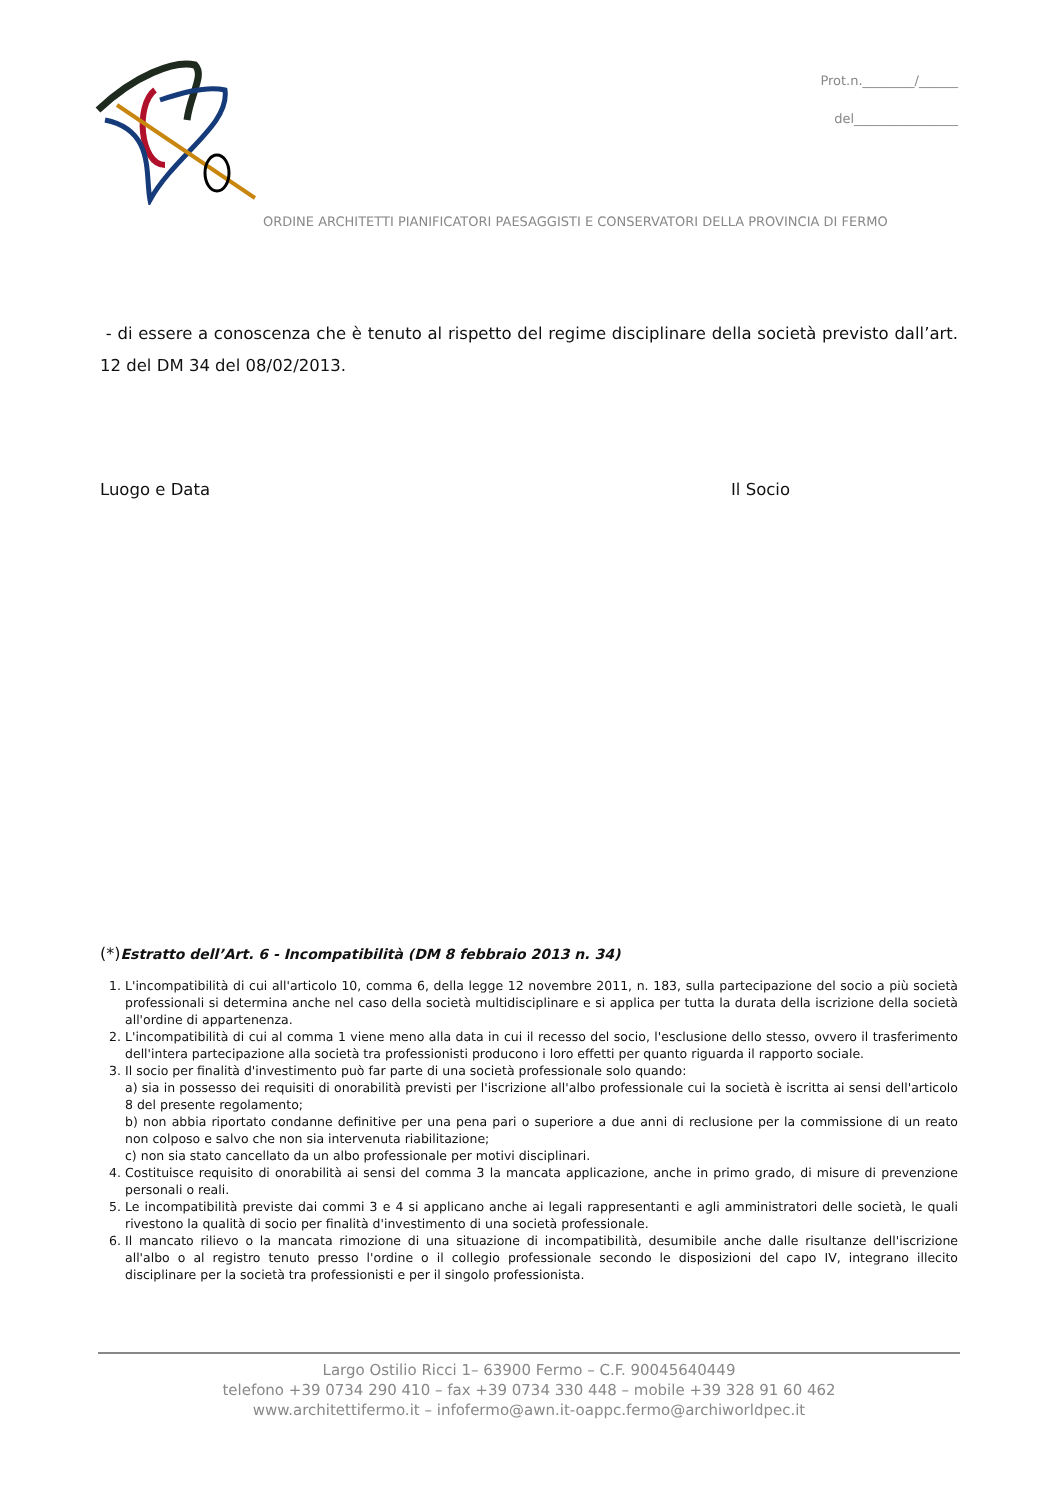Prot.n.________/______
del________________
ORDINE ARCHITETTI PIANIFICATORI PAESAGGISTI E CONSERVATORI DELLA PROVINCIA DI FERMO
- di essere a conoscenza che è tenuto al rispetto del regime disciplinare della società previsto dall’art. 12 del DM 34 del 08/02/2013.
Luogo e Data Il Socio
(*) Estratto dell’Art. 6 - Incompatibilità (DM 8 febbraio 2013 n. 34)
1. L'incompatibilità di cui all'articolo 10, comma 6, della legge 12 novembre 2011, n. 183, sulla partecipazione del socio a più società professionali si determina anche nel caso della società multidisciplinare e si applica per tutta la durata della iscrizione della società all'ordine di appartenenza.
2. L'incompatibilità di cui al comma 1 viene meno alla data in cui il recesso del socio, l'esclusione dello stesso, ovvero il trasferimento dell'intera partecipazione alla società tra professionisti producono i loro effetti per quanto riguarda il rapporto sociale.
3. Il socio per finalità d'investimento può far parte di una società professionale solo quando:
a) sia in possesso dei requisiti di onorabilità previsti per l'iscrizione all'albo professionale cui la società è iscritta ai sensi dell'articolo 8 del presente regolamento;
b) non abbia riportato condanne definitive per una pena pari o superiore a due anni di reclusione per la commissione di un reato non colposo e salvo che non sia intervenuta riabilitazione;
c) non sia stato cancellato da un albo professionale per motivi disciplinari.
4. Costituisce requisito di onorabilità ai sensi del comma 3 la mancata applicazione, anche in primo grado, di misure di prevenzione personali o reali.
5. Le incompatibilità previste dai commi 3 e 4 si applicano anche ai legali rappresentanti e agli amministratori delle società, le quali rivestono la qualità di socio per finalità d'investimento di una società professionale.
6. Il mancato rilievo o la mancata rimozione di una situazione di incompatibilità, desumibile anche dalle risultanze dell'iscrizione all'albo o al registro tenuto presso l'ordine o il collegio professionale secondo le disposizioni del capo IV, integrano illecito disciplinare per la società tra professionisti e per il singolo professionista.
Largo Ostilio Ricci 1– 63900 Fermo – C.F. 90045640449
telefono +39 0734 290 410 – fax +39 0734 330 448 – mobile +39 328 91 60 462
www.architettifermo.it – infofermo@awn.it-oappc.fermo@archiworldpec.it